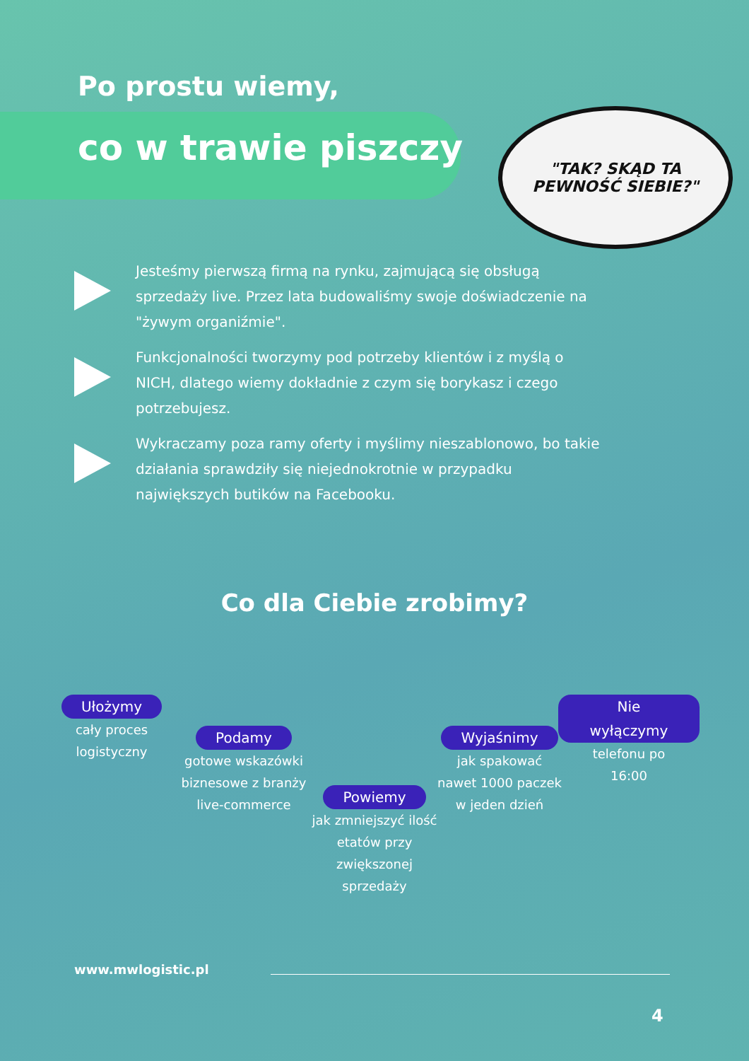Po prostu wiemy,
co w trawie piszczy
"TAK? SKĄD TA
PEWNOŚĆ SIEBIE?"
Jesteśmy pierwszą firmą na rynku, zajmującą się obsługą sprzedaży live. Przez lata budowaliśmy swoje doświadczenie na "żywym organiźmie".
Funkcjonalności tworzymy pod potrzeby klientów i z myślą o NICH, dlatego wiemy dokładnie z czym się borykasz i czego potrzebujesz.
Wykraczamy poza ramy oferty i myślimy nieszablonowo, bo takie działania sprawdziły się niejednokrotnie w przypadku największych butików na Facebooku.
Co dla Ciebie zrobimy?
Ułożymy
cały proces
logistyczny
Podamy
gotowe wskazówki
biznesowe z branży
live-commerce
Powiemy
jak zmniejszyć ilość
etatów przy
zwiększonej
sprzedaży
Wyjaśnimy
jak spakować
nawet 1000 paczek
w jeden dzień
Nie wyłączymy
telefonu po
16:00
www.mwlogistic.pl
4